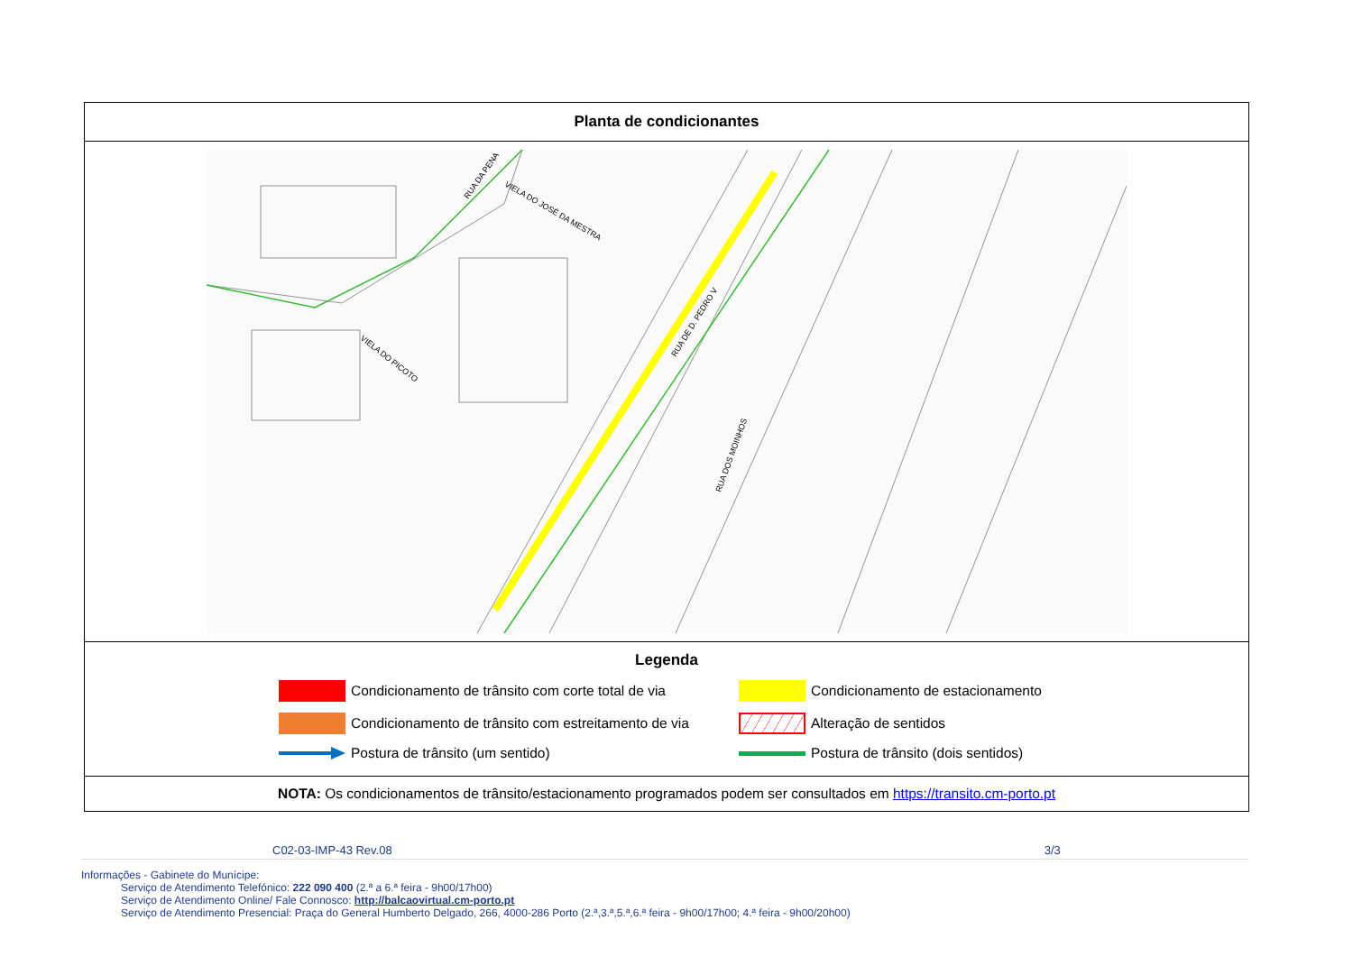Planta de condicionantes
RUA DE D. PEDRO V
VIELA DO PICOTO
VIELA DO JOSÉ DA MESTRA
RUA DOS MOINHOS
RUA DA PENA
Legenda
Condicionamento de trânsito com corte total de via
Condicionamento de estacionamento
Condicionamento de trânsito com estreitamento de via
Alteração de sentidos
Postura de trânsito (um sentido)
Postura de trânsito (dois sentidos)
NOTA: Os condicionamentos de trânsito/estacionamento programados podem ser consultados em https://transito.cm-porto.pt
C02-03-IMP-43 Rev.08 3/3
Informações - Gabinete do Munícipe:
Serviço de Atendimento Telefónico: 222 090 400 (2.ª a 6.ª feira - 9h00/17h00)
Serviço de Atendimento Online/ Fale Connosco: http://balcaovirtual.cm-porto.pt
Serviço de Atendimento Presencial: Praça do General Humberto Delgado, 266, 4000-286 Porto (2.ª,3.ª,5.ª,6.ª feira - 9h00/17h00; 4.ª feira - 9h00/20h00)